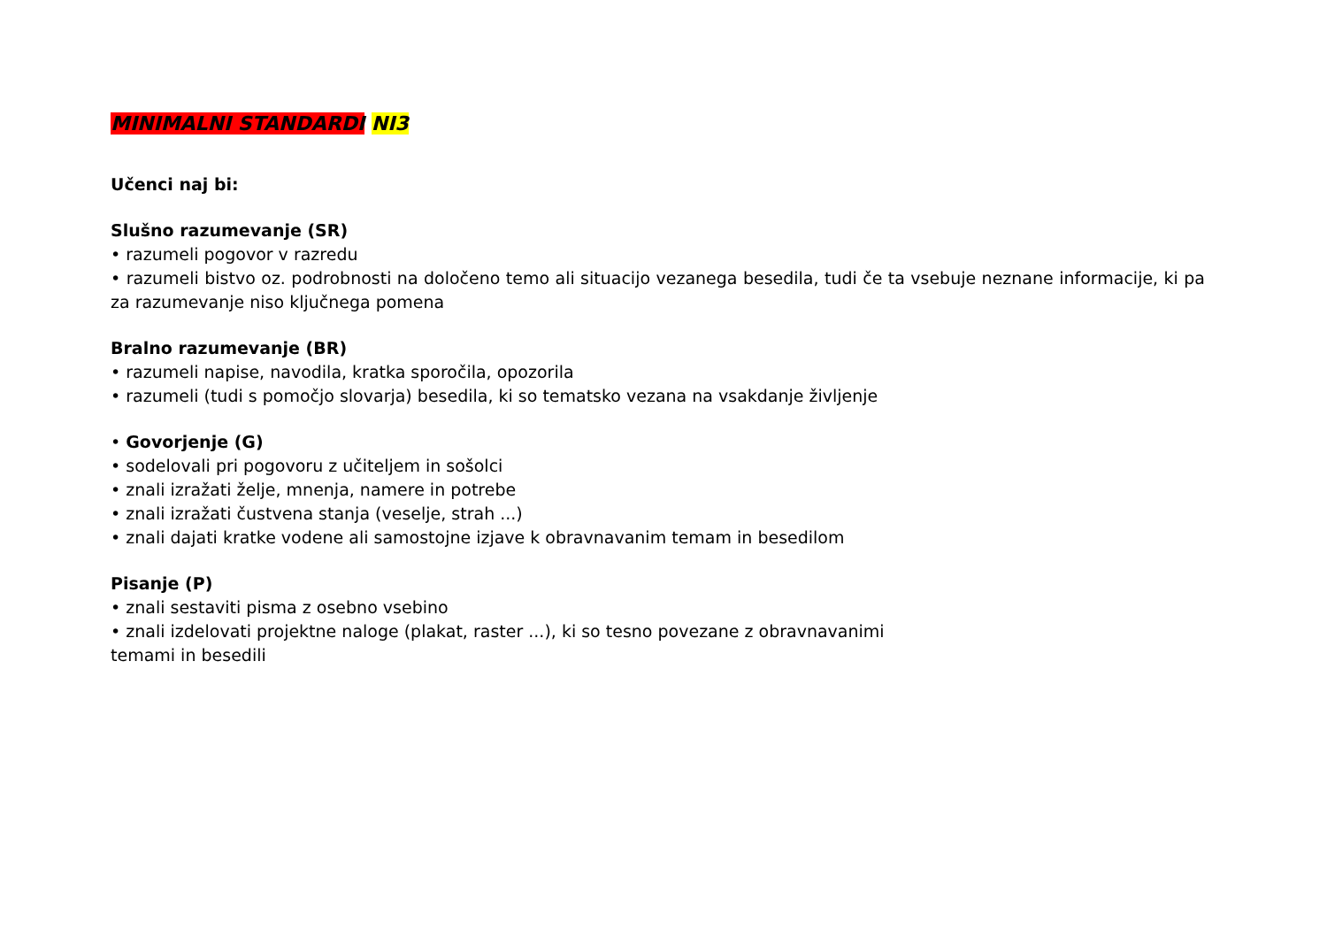MINIMALNI STANDARDI NI3
Učenci naj bi:
Slušno razumevanje (SR)
• razumeli pogovor v razredu
• razumeli bistvo oz. podrobnosti na določeno temo ali situacijo vezanega besedila, tudi če ta vsebuje neznane informacije, ki pa za razumevanje niso ključnega pomena
Bralno razumevanje (BR)
• razumeli napise, navodila, kratka sporočila, opozorila
• razumeli (tudi s pomočjo slovarja) besedila, ki so tematsko vezana na vsakdanje življenje
• Govorjenje (G)
• sodelovali pri pogovoru z učiteljem in sošolci
• znali izražati želje, mnenja, namere in potrebe
• znali izražati čustvena stanja (veselje, strah ...)
• znali dajati kratke vodene ali samostojne izjave k obravnavanim temam in besedilom
Pisanje (P)
• znali sestaviti pisma z osebno vsebino
• znali izdelovati projektne naloge (plakat, raster ...), ki so tesno povezane z obravnavanimi
temami in besedili